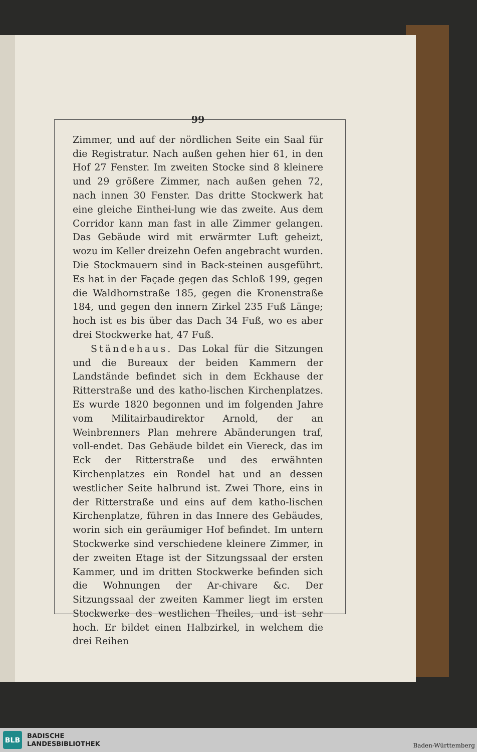99
Zimmer, und auf der nördlichen Seite ein Saal für die Registratur. Nach außen gehen hier 61, in den Hof 27 Fenster. Im zweiten Stocke sind 8 kleinere und 29 größere Zimmer, nach außen gehen 72, nach innen 30 Fenster. Das dritte Stockwerk hat eine gleiche Einthei-lung wie das zweite. Aus dem Corridor kann man fast in alle Zimmer gelangen. Das Gebäude wird mit erwärmter Luft geheizt, wozu im Keller dreizehn Oefen angebracht wurden. Die Stockmauern sind in Back-steinen ausgeführt. Es hat in der Façade gegen das Schloß 199, gegen die Waldhornstraße 185, gegen die Kronenstraße 184, und gegen den innern Zirkel 235 Fuß Länge; hoch ist es bis über das Dach 34 Fuß, wo es aber drei Stockwerke hat, 47 Fuß.
Ständehaus. Das Lokal für die Sitzungen und die Bureaux der beiden Kammern der Landstände befindet sich in dem Eckhause der Ritterstraße und des katho-lischen Kirchenplatzes. Es wurde 1820 begonnen und im folgenden Jahre vom Militairbaudirektor Arnold, der an Weinbrenners Plan mehrere Abänderungen traf, voll-endet. Das Gebäude bildet ein Viereck, das im Eck der Ritterstraße und des erwähnten Kirchenplatzes ein Rondel hat und an dessen westlicher Seite halbrund ist. Zwei Thore, eins in der Ritterstraße und eins auf dem katho-lischen Kirchenplatze, führen in das Innere des Gebäudes, worin sich ein geräumiger Hof befindet. Im untern Stockwerke sind verschiedene kleinere Zimmer, in der zweiten Etage ist der Sitzungssaal der ersten Kammer, und im dritten Stockwerke befinden sich die Wohnungen der Ar-chivare &c. Der Sitzungssaal der zweiten Kammer liegt im ersten Stockwerke des westlichen Theiles, und ist sehr hoch. Er bildet einen Halbzirkel, in welchem die drei Reihen
BLB
BADISCHE
LANDESBIBLIOTHEK
Baden-Württemberg